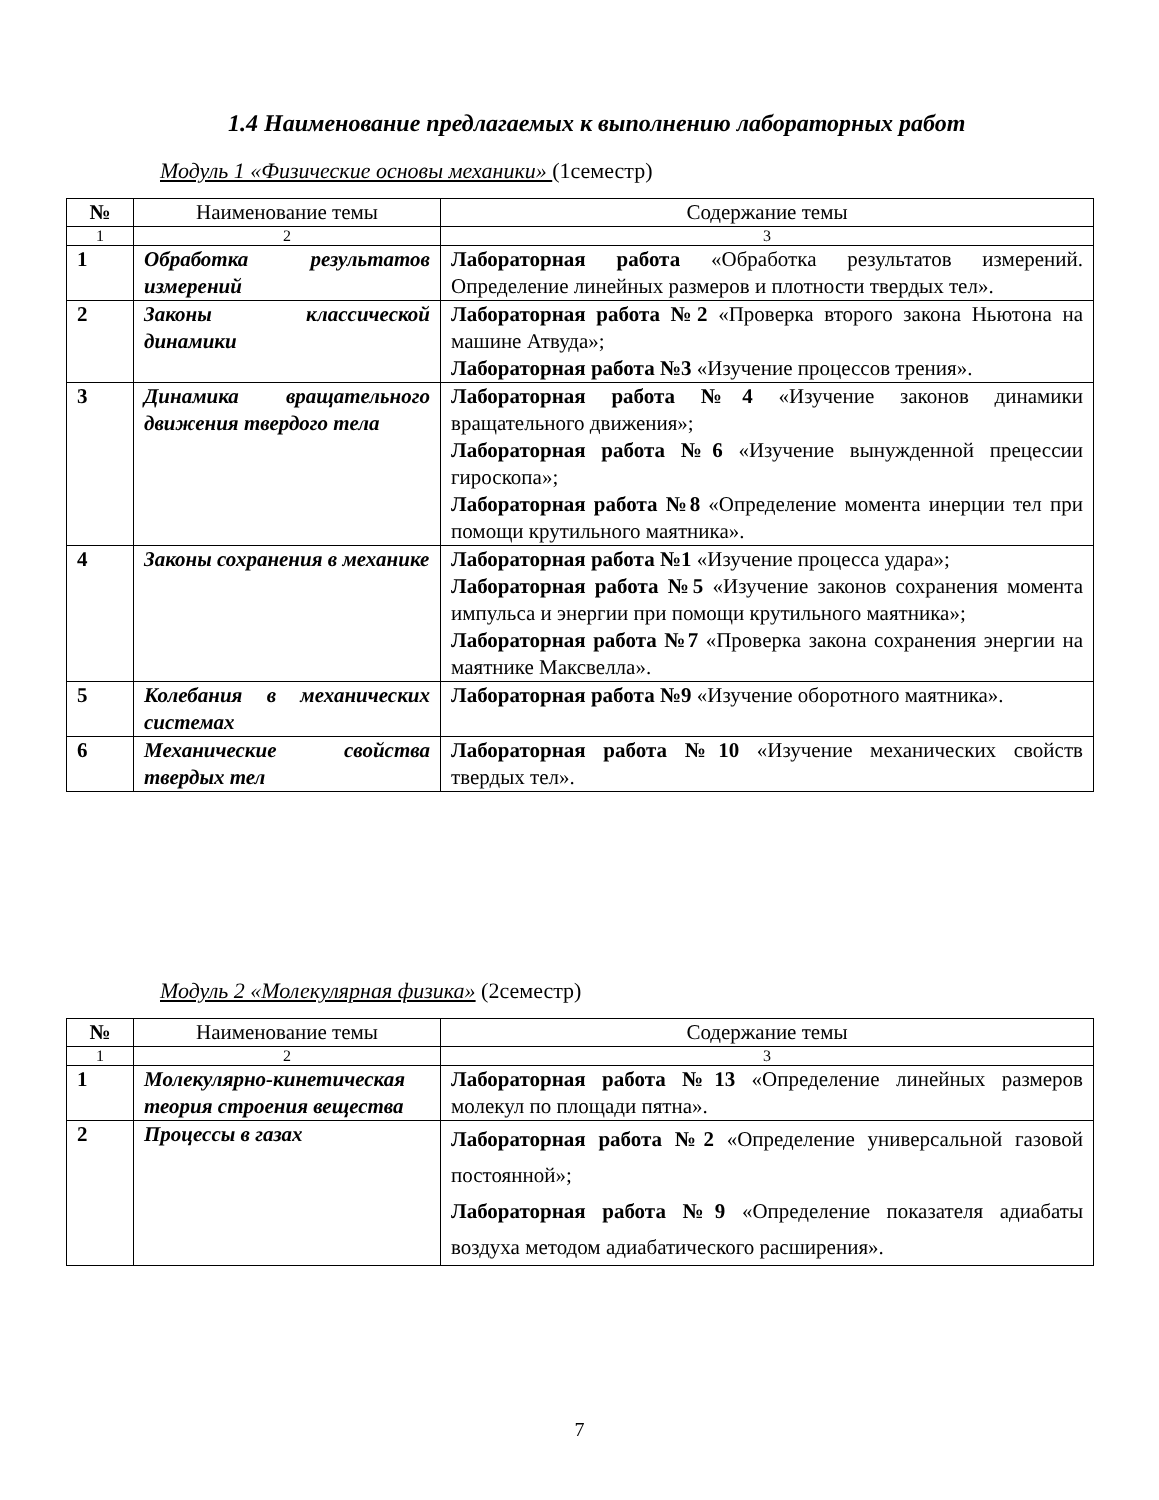1.4 Наименование предлагаемых к выполнению лабораторных работ
Модуль 1 «Физические основы механики» (1семестр)
| № | Наименование темы | Содержание темы |
| --- | --- | --- |
| 1 | 2 | 3 |
| 1 | Обработка результатов измерений | Лабораторная работа «Обработка результатов измерений. Определение линейных размеров и плотности твердых тел». |
| 2 | Законы классической динамики | Лабораторная работа №2 «Проверка второго закона Ньютона на машине Атвуда»; Лабораторная работа №3 «Изучение процессов трения». |
| 3 | Динамика вращательного движения твердого тела | Лабораторная работа №4 «Изучение законов динамики вращательного движения»; Лабораторная работа №6 «Изучение вынужденной прецессии гироскопа»; Лабораторная работа №8 «Определение момента инерции тел при помощи крутильного маятника». |
| 4 | Законы сохранения в механике | Лабораторная работа №1 «Изучение процесса удара»; Лабораторная работа №5 «Изучение законов сохранения момента импульса и энергии при помощи крутильного маятника»; Лабораторная работа №7 «Проверка закона сохранения энергии на маятнике Максвелла». |
| 5 | Колебания в механических системах | Лабораторная работа №9 «Изучение оборотного маятника». |
| 6 | Механические свойства твердых тел | Лабораторная работа №10 «Изучение механических свойств твердых тел». |
Модуль 2 «Молекулярная физика» (2семестр)
| № | Наименование темы | Содержание темы |
| --- | --- | --- |
| 1 | 2 | 3 |
| 1 | Молекулярно-кинетическая теория строения вещества | Лабораторная работа №13 «Определение линейных размеров молекул по площади пятна». |
| 2 | Процессы в газах | Лабораторная работа №2 «Определение универсальной газовой постоянной»; Лабораторная работа №9 «Определение показателя адиабаты воздуха методом адиабатического расширения». |
7